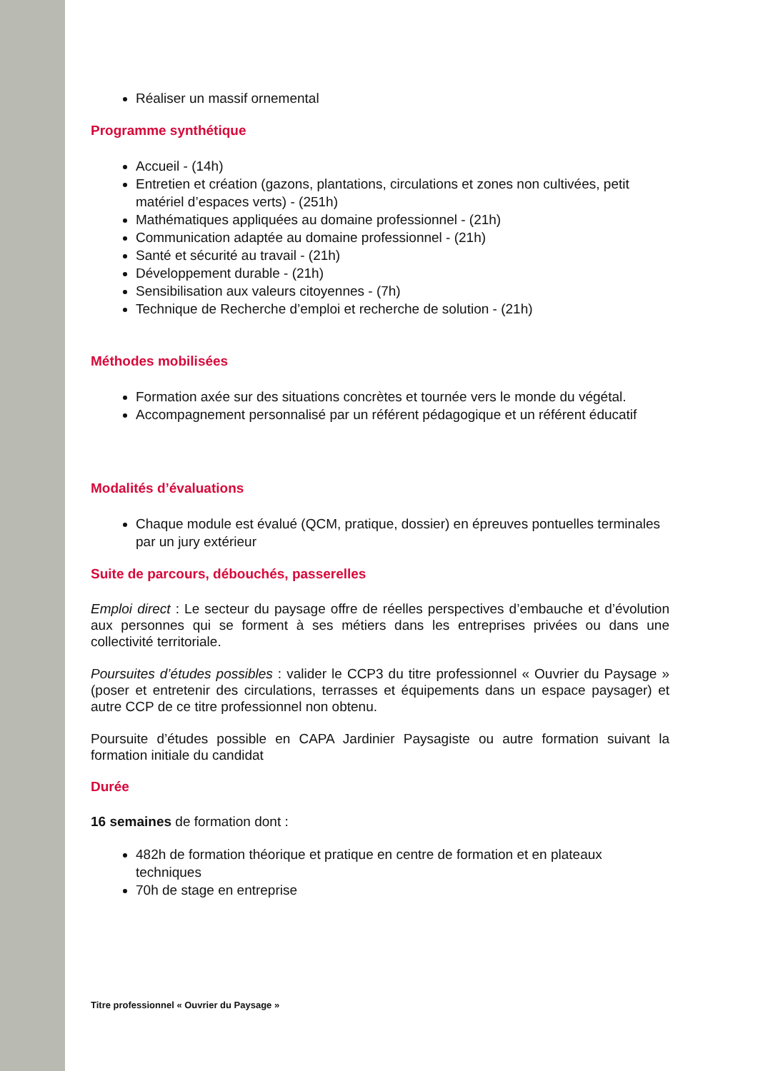Réaliser un massif ornemental
Programme synthétique
Accueil - (14h)
Entretien et création (gazons, plantations, circulations et zones non cultivées, petit matériel d’espaces verts) - (251h)
Mathématiques appliquées au domaine professionnel - (21h)
Communication adaptée au domaine professionnel - (21h)
Santé et sécurité au travail - (21h)
Développement durable - (21h)
Sensibilisation aux valeurs citoyennes - (7h)
Technique de Recherche d’emploi et recherche de solution - (21h)
Méthodes mobilisées
Formation axée sur des situations concrètes et tournée vers le monde du végétal.
Accompagnement personnalisé par un référent pédagogique et un référent éducatif
Modalités d’évaluations
Chaque module est évalué (QCM, pratique, dossier) en épreuves pontuelles terminales par un jury extérieur
Suite de parcours, débouchés, passerelles
Emploi direct : Le secteur du paysage offre de réelles perspectives d’embauche et d’évolution aux personnes qui se forment à ses métiers dans les entreprises privées ou dans une collectivité territoriale.
Poursuites d’études possibles : valider le CCP3 du titre professionnel « Ouvrier du Paysage » (poser et entretenir des circulations, terrasses et équipements dans un espace paysager) et autre CCP de ce titre professionnel non obtenu.
Poursuite d’études possible en CAPA Jardinier Paysagiste ou autre formation suivant la formation initiale du candidat
Durée
16 semaines de formation dont :
482h de formation théorique et pratique en centre de formation et en plateaux techniques
70h de stage en entreprise
Titre professionnel « Ouvrier du Paysage »